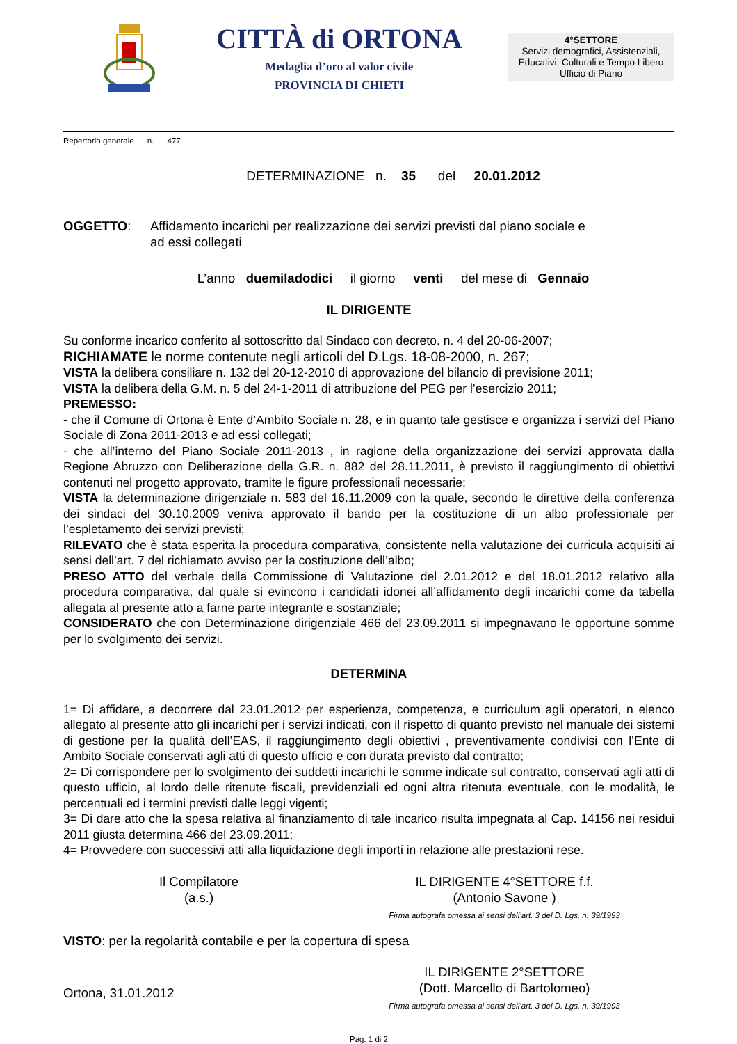CITTÀ di ORTONA
Medaglia d’oro al valor civile
PROVINCIA DI CHIETI
4°SETTORE
Servizi demografici, Assistenziali, Educativi, Culturali e Tempo Libero
Ufficio di Piano
Repertorio generale n. 477
DETERMINAZIONE n. 35 del 20.01.2012
OGGETTO: Affidamento incarichi per realizzazione dei servizi previsti dal piano sociale e
ad essi collegati
L’anno duemiladodici il giorno venti del mese di Gennaio
IL DIRIGENTE
Su conforme incarico conferito al sottoscritto dal Sindaco con decreto. n. 4 del 20-06-2007;
RICHIAMATE le norme contenute negli articoli del D.Lgs. 18-08-2000, n. 267;
VISTA la delibera consiliare n. 132 del 20-12-2010 di approvazione del bilancio di previsione 2011;
VISTA la delibera della G.M. n. 5 del 24-1-2011 di attribuzione del PEG per l’esercizio 2011;
PREMESSO:
- che il Comune di Ortona è Ente d’Ambito Sociale n. 28, e in quanto tale gestisce e organizza i servizi del Piano Sociale di Zona 2011-2013 e ad essi collegati;
- che all’interno del Piano Sociale 2011-2013 , in ragione della organizzazione dei servizi approvata dalla Regione Abruzzo con Deliberazione della G.R. n. 882 del 28.11.2011, è previsto il raggiungimento di obiettivi contenuti nel progetto approvato, tramite le figure professionali necessarie;
VISTA la determinazione dirigenziale n. 583 del 16.11.2009 con la quale, secondo le direttive della conferenza dei sindaci del 30.10.2009 veniva approvato il bando per la costituzione di un albo professionale per l’espletamento dei servizi previsti;
RILEVATO che è stata esperita la procedura comparativa, consistente nella valutazione dei curricula acquisiti ai sensi dell’art. 7 del richiamato avviso per la costituzione dell’albo;
PRESO ATTO del verbale della Commissione di Valutazione del 2.01.2012 e del 18.01.2012 relativo alla procedura comparativa, dal quale si evincono i candidati idonei all’affidamento degli incarichi come da tabella allegata al presente atto a farne parte integrante e sostanziale;
CONSIDERATO che con Determinazione dirigenziale 466 del 23.09.2011 si impegnavano le opportune somme per lo svolgimento dei servizi.
DETERMINA
1= Di affidare, a decorrere dal 23.01.2012 per esperienza, competenza, e curriculum agli operatori, n elenco allegato al presente atto gli incarichi per i servizi indicati, con il rispetto di quanto previsto nel manuale dei sistemi di gestione per la qualità dell’EAS, il raggiungimento degli obiettivi , preventivamente condivisi con l’Ente di Ambito Sociale conservati agli atti di questo ufficio e con durata previsto dal contratto;
2= Di corrispondere per lo svolgimento dei suddetti incarichi le somme indicate sul contratto, conservati agli atti di questo ufficio, al lordo delle ritenute fiscali, previdenziali ed ogni altra ritenuta eventuale, con le modalità, le percentuali ed i termini previsti dalle leggi vigenti;
3= Di dare atto che la spesa relativa al finanziamento di tale incarico risulta impegnata al Cap. 14156 nei residui 2011 giusta determina 466 del 23.09.2011;
4= Provvedere con successivi atti alla liquidazione degli importi in relazione alle prestazioni rese.
Il Compilatore
(a.s.)
IL DIRIGENTE 4°SETTORE f.f.
(Antonio Savone )
Firma autografa omessa ai sensi dell’art. 3 del D. Lgs. n. 39/1993
VISTO: per la regolarità contabile e per la copertura di spesa
Ortona, 31.01.2012
IL DIRIGENTE 2°SETTORE
(Dott. Marcello di Bartolomeo)
Firma autografa omessa ai sensi dell’art. 3 del D. Lgs. n. 39/1993
Pag. 1 di 2